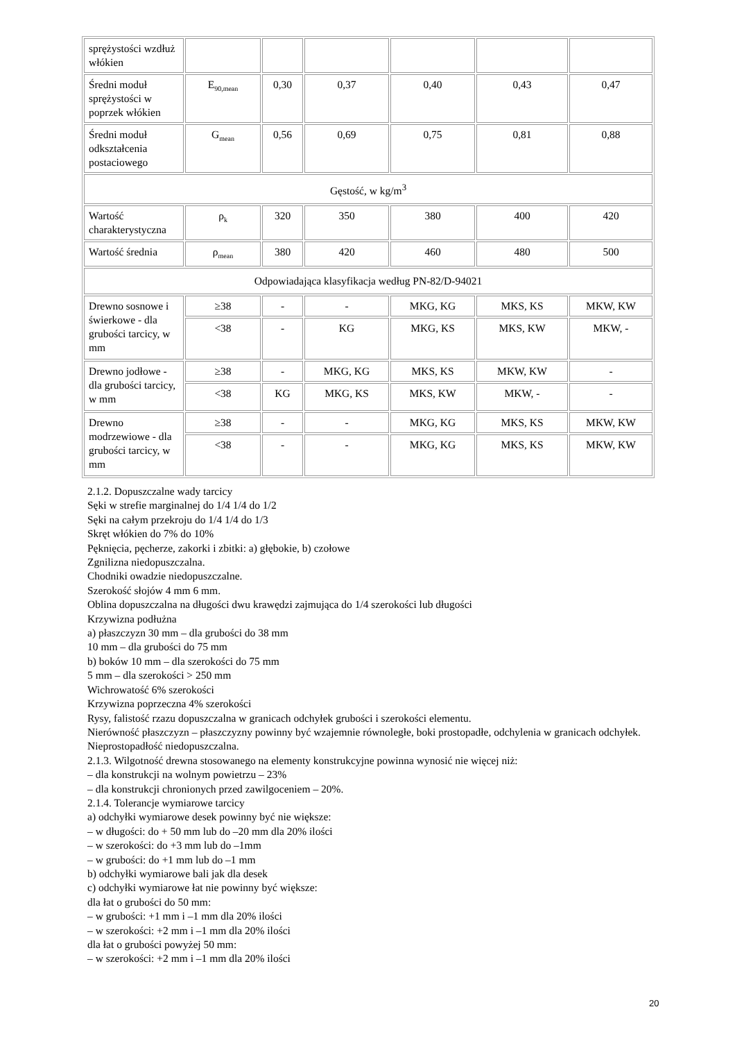| sprężystości wzdłuż włókien | | | | | | |
| Średni moduł sprężystości w poprzek włókien | E<sub>90,mean</sub> | 0,30 | 0,37 | 0,40 | 0,43 | 0,47 |
| Średni moduł odkształcenia postaciowego | G<sub>mean</sub> | 0,56 | 0,69 | 0,75 | 0,81 | 0,88 |
| Gęstość, w kg/m<sup>3</sup> | | | | | | |
| Wartość charakterystyczna | ρ<sub>k</sub> | 320 | 350 | 380 | 400 | 420 |
| Wartość średnia | ρ<sub>mean</sub> | 380 | 420 | 460 | 480 | 500 |
| Odpowiadająca klasyfikacja według PN-82/D-94021 | | | | | | |
| Drewno sosnowe i świerkowe - dla grubości tarcicy, w mm | ≥38 | - | - | MKG, KG | MKS, KS | MKW, KW |
| | <38 | - | KG | MKG, KS | MKS, KW | MKW, - |
| Drewno jodłowe - dla grubości tarcicy, w mm | ≥38 | - | MKG, KG | MKS, KS | MKW, KW | - |
| | <38 | KG | MKG, KS | MKS, KW | MKW, - | - |
| Drewno modrzewiowe - dla grubości tarcicy, w mm | ≥38 | - | - | MKG, KG | MKS, KS | MKW, KW |
| | <38 | - | - | MKG, KG | MKS, KS | MKW, KW |
2.1.2. Dopuszczalne wady tarcicy
Sęki w strefie marginalnej do 1/4 1/4 do 1/2
Sęki na całym przekroju do 1/4 1/4 do 1/3
Skręt włókien do 7% do 10%
Pęknięcia, pęcherze, zakorki i zbitki: a) głębokie, b) czołowe
Zgnilizna niedopuszczalna.
Chodniki owadzie niedopuszczalne.
Szerokość słojów 4 mm 6 mm.
Oblina dopuszczalna na długości dwu krawędzi zajmująca do 1/4 szerokości lub długości
Krzywizna podłużna
a) płaszczyzn 30 mm – dla grubości do 38 mm
10 mm – dla grubości do 75 mm
b) boków 10 mm – dla szerokości do 75 mm
5 mm – dla szerokości > 250 mm
Wichrowatość 6% szerokości
Krzywizna poprzeczna 4% szerokości
Rysy, falistość rzazu dopuszczalna w granicach odchyłek grubości i szerokości elementu.
Nierówność płaszczyzn – płaszczyzny powinny być wzajemnie równoległe, boki prostopadłe, odchylenia w granicach odchyłek.
Nieprostopadłość niedopuszczalna.
2.1.3. Wilgotność drewna stosowanego na elementy konstrukcyjne powinna wynosić nie więcej niż:
– dla konstrukcji na wolnym powietrzu – 23%
– dla konstrukcji chronionych przed zawilgoceniem – 20%.
2.1.4. Tolerancje wymiarowe tarcicy
a) odchyłki wymiarowe desek powinny być nie większe:
– w długości: do + 50 mm lub do –20 mm dla 20% ilości
– w szerokości: do +3 mm lub do –1mm
– w grubości: do +1 mm lub do –1 mm
b) odchyłki wymiarowe bali jak dla desek
c) odchyłki wymiarowe łat nie powinny być większe:
dla łat o grubości do 50 mm:
– w grubości: +1 mm i –1 mm dla 20% ilości
– w szerokości: +2 mm i –1 mm dla 20% ilości
dla łat o grubości powyżej 50 mm:
– w szerokości: +2 mm i –1 mm dla 20% ilości
20